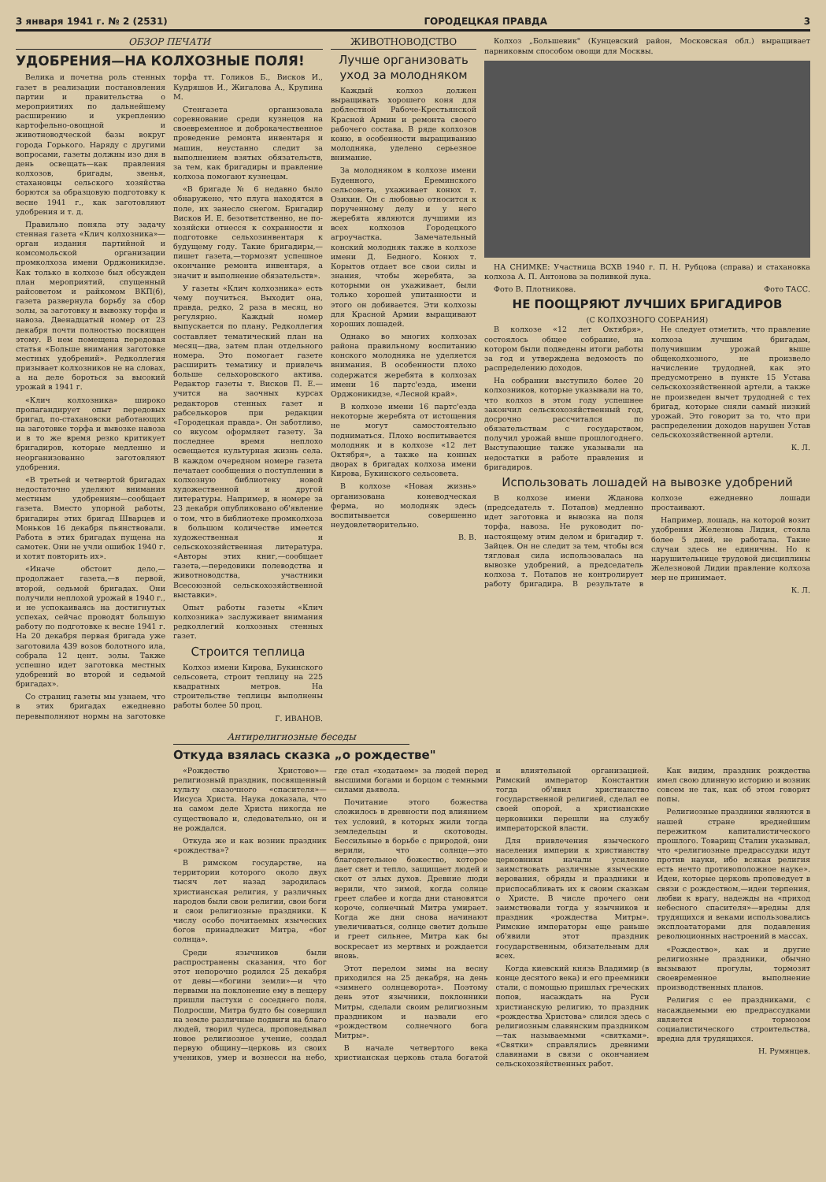3 января 1941 г. № 2 (2531) ГОРОДЕЦКАЯ ПРАВДА 3
ОБЗОР ПЕЧАТИ
УДОБРЕНИЯ—НА КОЛХОЗНЫЕ ПОЛЯ!
Велика и почетна роль стенных газет в реализации постановления партии и правительства о мероприятиях по дальнейшему расширению и укреплению картофельно-овощной и животноводческой базы вокруг города Горького. Наряду с другими вопросами, газеты должны изо дня в день освещать—как правления колхозов, бригады, звенья, стахановцы сельского хозяйства борются за образцовую подготовку к весне 1941 г., как заготовляют удобрения и т. д.
Правильно поняла эту задачу стенная газета «Клич колхозника»—орган издания партийной и комсомольской организации промколхоза имени Орджоникидзе. Как только в колхозе был обсужден план мероприятий, спущенный райсоветом и райкомом ВКП(б), газета развернула борьбу за сбор золы, за заготовку и вывозку торфа и навоза. Двенадцатый номер от 23 декабря почти полностью посвящен этому. В нем помещена передовая статья «Больше внимания заготовке местных удобрений». Редколлегия призывает колхозников не на словах, а на деле бороться за высокий урожай в 1941 г.
«Клич колхозника» широко пропагандирует опыт передовых бригад, по-стахановски работающих на заготовке торфа и вывозке навоза и в то же время резко критикует бригадиров, которые медленно и неорганизованно заготовляют удобрения.
«В третьей и четвертой бригадах недостаточно уделяют внимания местным удобрениям—сообщает газета. Вместо упорной работы, бригадиры этих бригад Шварцев и Моньков 16 декабря пьянствовали. Работа в этих бригадах пущена на самотек. Они не учли ошибок 1940 г. и хотят повторить их».
«Иначе обстоит дело,—продолжает газета,—в первой, второй, седьмой бригадах. Они получили неплохой урожай в 1940 г., и не успокаиваясь на достигнутых успехах, сейчас проводят большую работу по подготовке к весне 1941 г. На 20 декабря первая бригада уже заготовила 439 возов болотного ила, собрала 12 цент. золы. Также успешно идет заготовка местных удобрений во второй и седьмой бригадах».
Со страниц газеты мы узнаем, что в этих бригадах ежедневно перевыполняют нормы на заготовке торфа тт. Голиков Б., Висков И., Кудряшов И., Жигалова А., Крупина М.
Стенгазета организовала соревнование среди кузнецов на своевременное и доброкачественное проведение ремонта инвентаря и машин, неустанно следит за выполнением взятых обязательств, за тем, как бригадиры и правление колхоза помогают кузнецам.
«В бригаде № 6 недавно было обнаружено, что плуга находятся в поле, их занесло снегом. Бригадир Висков И. Е. безответственно, не по-хозяйски отнесся к сохранности и подготовке сельхозинвентаря к будущему году. Такие бригадиры,—пишет газета,—тормозят успешное окончание ремонта инвентаря, а значит и выполнение обязательств».
У газеты «Клич колхозника» есть чему поучиться. Выходит она, правда, редко, 2 раза в месяц, но регулярно. Каждый номер выпускается по плану. Редколлегия составляет тематический план на месяц—два, затем план отдельного номера. Это помогает газете расширить тематику и привлечь больше сельхоровского актива. Редактор газеты т. Висков П. Е.—учится на заочных курсах редакторов стенных газет и рабселькоров при редакции «Городецкая правда». Он заботливо, со вкусом оформляет газету. За последнее время неплохо освещается культурная жизнь села. В каждом очередном номере газета печатает сообщения о поступлении в колхозную библиотеку новой художественной и другой литературы. Например, в номере за 23 декабря опубликовано об'явление о том, что в библиотеке промколхоза в большом количестве имеется художественная и сельскохозяйственная литература. «Авторы этих книг,—сообщает газета,—передовики полеводства и животноводства, участники Всесоюзной сельскохозяйственной выставки».
Опыт работы газеты «Клич колхозника» заслуживает внимания редколлегий колхозных стенных газет.
Строится теплица
Колхоз имени Кирова, Букинского сельсовета, строит теплицу на 225 квадратных метров. На строительстве теплицы выполнены работы более 50 проц.
Г. ИВАНОВ.
ЖИВОТНОВОДСТВО
Лучше организовать уход за молодняком
Каждый колхоз должен выращивать хорошего коня для доблестной Рабоче-Крестьянской Красной Армии и ремонта своего рабочего состава. В ряде колхозов коню, в особенности выращиванию молодняка, уделено серьезное внимание.
За молодняком в колхозе имени Буденного, Ереминского сельсовета, ухаживает конюх т. Озихин. Он с любовью относится к порученному делу и у него жеребята являются лучшими из всех колхозов Городецкого агроучастка. Замечательный конский молодняк также в колхозе имени Д. Бедного. Конюх т. Корытов отдает все свои силы и знания, чтобы жеребята, за которыми он ухаживает, были только хорошей упитанности и этого он добивается. Эти колхозы для Красной Армии выращивают хороших лошадей.
Однако во многих колхозах района правильному воспитанию конского молодняка не уделяется внимания. В особенности плохо содержатся жеребята в колхозах имени 16 партс'езда, имени Орджоникидзе, «Лесной край».
В колхозе имени 16 партс'езда некоторые жеребята от истощения не могут самостоятельно подниматься. Плохо воспитывается молодняк и в колхозе «12 лет Октября», а также на конных дворах в бригадах колхоза имени Кирова, Букинского сельсовета.
В колхозе «Новая жизнь» организована коневодческая ферма, но молодняк здесь воспитывается совершенно неудовлетворительно.
В. В.
Колхоз „Большевик" (Кунцевский район, Московская обл.) выращивает парниковым способом овощи для Москвы.
НА СНИМКЕ: Участница ВСХВ 1940 г. П. Н. Рубцова (справа) и стахановка колхоза А. П. Антонова за поливкой лука.
Фото В. Плотникова. Фото ТАСС.
НЕ ПООЩРЯЮТ ЛУЧШИХ БРИГАДИРОВ
(С КОЛХОЗНОГО СОБРАНИЯ)
В колхозе «12 лет Октября», состоялось общее собрание, на котором были подведены итоги работы за год и утверждена ведомость по распределению доходов.
На собрании выступило более 20 колхозников, которые указывали на то, что колхоз в этом году успешнее закончил сельскохозяйственный год, досрочно рассчитался по обязательствам с государством, получил урожай выше прошлогоднего. Выступающие также указывали на недостатки в работе правления и бригадиров.
Не следует отметить, что правление колхоза лучшим бригадам, получившим урожай выше общеколхозного, не произвело начисление трудодней, как это предусмотрено в пункте 15 Устава сельскохозяйственной артели, а также не произведен вычет трудодней с тех бригад, которые сняли самый низкий урожай. Это говорит за то, что при распределении доходов нарушен Устав сельскохозяйственной артели.
К. Л.
Использовать лошадей на вывозке удобрений
В колхозе имени Жданова (председатель т. Потапов) медленно идет заготовка и вывозка на поля торфа, навоза. Не руководит по-настоящему этим делом и бригадир т. Зайцев. Он не следит за тем, чтобы вся тягловая сила использовалась на вывозке удобрений, а председатель колхоза т. Потапов не контролирует работу бригадира. В результате в колхозе ежедневно лошади простаивают.
Например, лошадь, на которой возит удобрения Железнова Лидия, стояла более 5 дней, не работала. Такие случаи здесь не единичны. Но к нарушительнице трудовой дисциплины Железновой Лидии правление колхоза мер не принимает.
К. Л.
Антирелигиозные беседы
Откуда взялась сказка „о рождестве"
«Рождество Христово»—религиозный праздник, посвященный культу сказочного «спасителя»—Иисуса Христа. Наука доказала, что на самом деле Христа никогда не существовало и, следовательно, он и не рождался.
Откуда же и как возник праздник «рождества»?
В римском государстве, на территории которого около двух тысяч лет назад зародилась христианская религия, у различных народов были свои религии, свои боги и свои религиозные праздники. К числу особо почитаемых языческих богов принадлежит Митра, «бог солнца».
Среди язычников были распространены сказания, что бог этот непорочно родился 25 декабря от девы—«богини земли»—и что первыми на поклонение ему в пещеру пришли пастухи с соседнего поля. Подросши, Митра будто бы совершил на земле различные подвиги на благо людей, творил чудеса, проповедывал новое религиозное учение, создал первую общину—церковь из своих учеников, умер и вознесся на небо, где стал «ходатаем» за людей перед высшими богами и борцом с темными силами дьявола.
Почитание этого божества сложилось в древности под влиянием тех условий, в которых жили тогда земледельцы и скотоводы. Бессильные в борьбе с природой, они верили, что солнце—это благодетельное божество, которое дает свет и тепло, защищает людей и скот от злых духов. Древние люди верили, что зимой, когда солнце греет слабее и когда дни становятся короче, солнечный Митра умирает. Когда же дни снова начинают увеличиваться, солнце светит дольше и греет сильнее, Митра как бы воскресает из мертвых и рождается вновь.
Этот перелом зимы на весну приходился на 25 декабря, на день «зимнего солнцеворота». Поэтому день этот язычники, поклонники Митры, сделали своим религиозным праздником и назвали его «рождеством солнечного бога Митры».
В начале четвертого века христианская церковь стала богатой и влиятельной организацией. Римский император Константин тогда об'явил христианство государственной религией, сделал ее своей опорой, а христианские церковники перешли на службу императорской власти.
Для привлечения языческого населения империи к христианству церковники начали усиленно заимствовать различные языческие верования, обряды и праздники и приспосабливать их к своим сказкам о Христе. В числе прочего они заимствовали тогда у язычников и праздник «рождества Митры». Римские императоры еще раньше об'явили этот праздник государственным, обязательным для всех.
Когда киевский князь Владимир (в конце десятого века) и его преемники стали, с помощью пришлых греческих попов, насаждать на Руси христианскую религию, то праздник «рождества Христова» слился здесь с религиозным славянским праздником—так называемыми «святками». «Святки» справлялись древними славянами в связи с окончанием сельскохозяйственных работ.
Как видим, праздник рождества имел свою длинную историю и возник совсем не так, как об этом говорят попы.
Религиозные праздники являются в нашей стране вреднейшим пережитком капиталистического прошлого. Товарищ Сталин указывал, что «религиозные предрассудки идут против науки, ибо всякая религия есть нечто противоположное науке». Идеи, которые церковь проповедует в связи с рождеством,—идеи терпения, любви к врагу, надежды на «приход небесного спасителя»—вредны для трудящихся и веками использовались эксплоататорами для подавления революционных настроений в массах.
«Рождество», как и другие религиозные праздники, обычно вызывают прогулы, тормозят своевременное выполнение производственных планов.
Религия с ее праздниками, с насаждаемыми ею предрассудками является тормозом социалистического строительства, вредна для трудящихся.
Н. Румянцев.